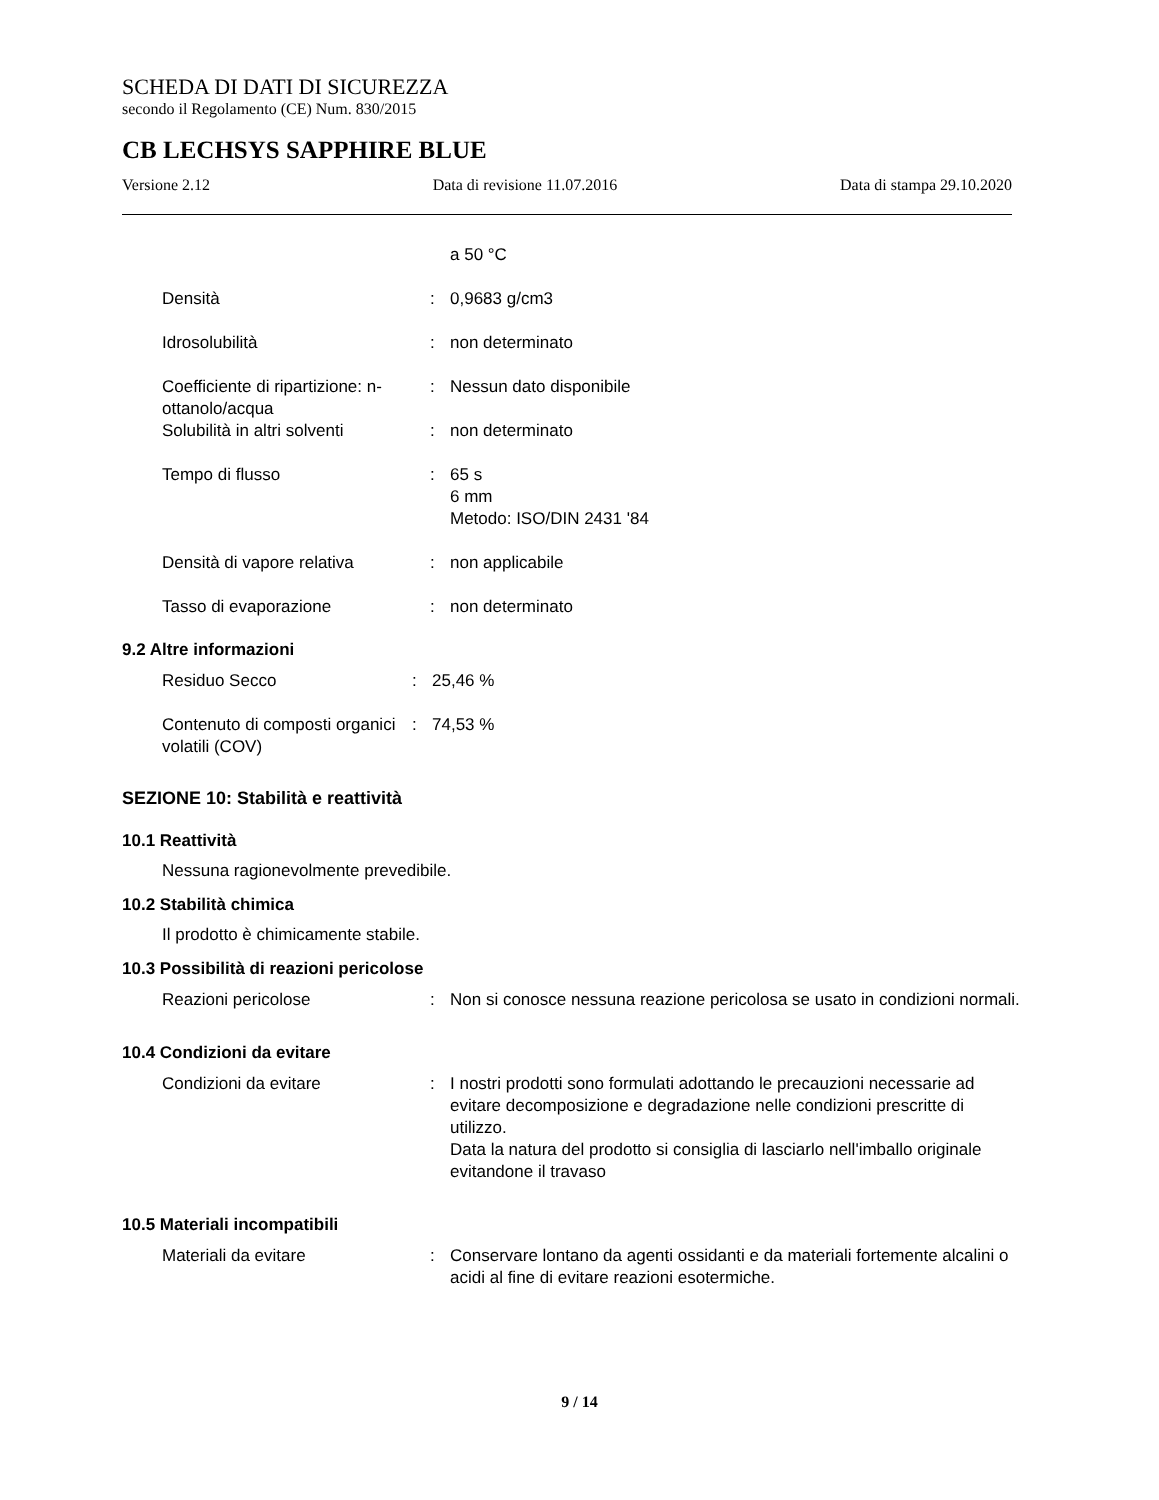SCHEDA DI DATI DI SICUREZZA
secondo il Regolamento (CE) Num. 830/2015
CB LECHSYS SAPPHIRE BLUE
Versione 2.12 Data di revisione 11.07.2016 Data di stampa 29.10.2020
a 50 °C
Densità : 0,9683 g/cm3
Idrosolubilità : non determinato
Coefficiente di ripartizione: n-ottanolo/acqua
: Nessun dato disponibile
Solubilità in altri solventi
: non determinato
Tempo di flusso : 65 s
6 mm
Metodo: ISO/DIN 2431 '84
Densità di vapore relativa : non applicabile
Tasso di evaporazione : non determinato
9.2 Altre informazioni
Residuo Secco : 25,46 %
Contenuto di composti organici volatili (COV)
: 74,53 %
SEZIONE 10: Stabilità e reattività
10.1 Reattività
Nessuna ragionevolmente prevedibile.
10.2 Stabilità chimica
Il prodotto è chimicamente stabile.
10.3 Possibilità di reazioni pericolose
Reazioni pericolose : Non si conosce nessuna reazione pericolosa se usato in condizioni normali.
10.4 Condizioni da evitare
Condizioni da evitare : I nostri prodotti sono formulati adottando le precauzioni necessarie ad evitare decomposizione e degradazione nelle condizioni prescritte di utilizzo.
Data la natura del prodotto si consiglia di lasciarlo nell'imballo originale evitandone il travaso
10.5 Materiali incompatibili
Materiali da evitare : Conservare lontano da agenti ossidanti e da materiali fortemente alcalini o acidi al fine di evitare reazioni esotermiche.
9 / 14